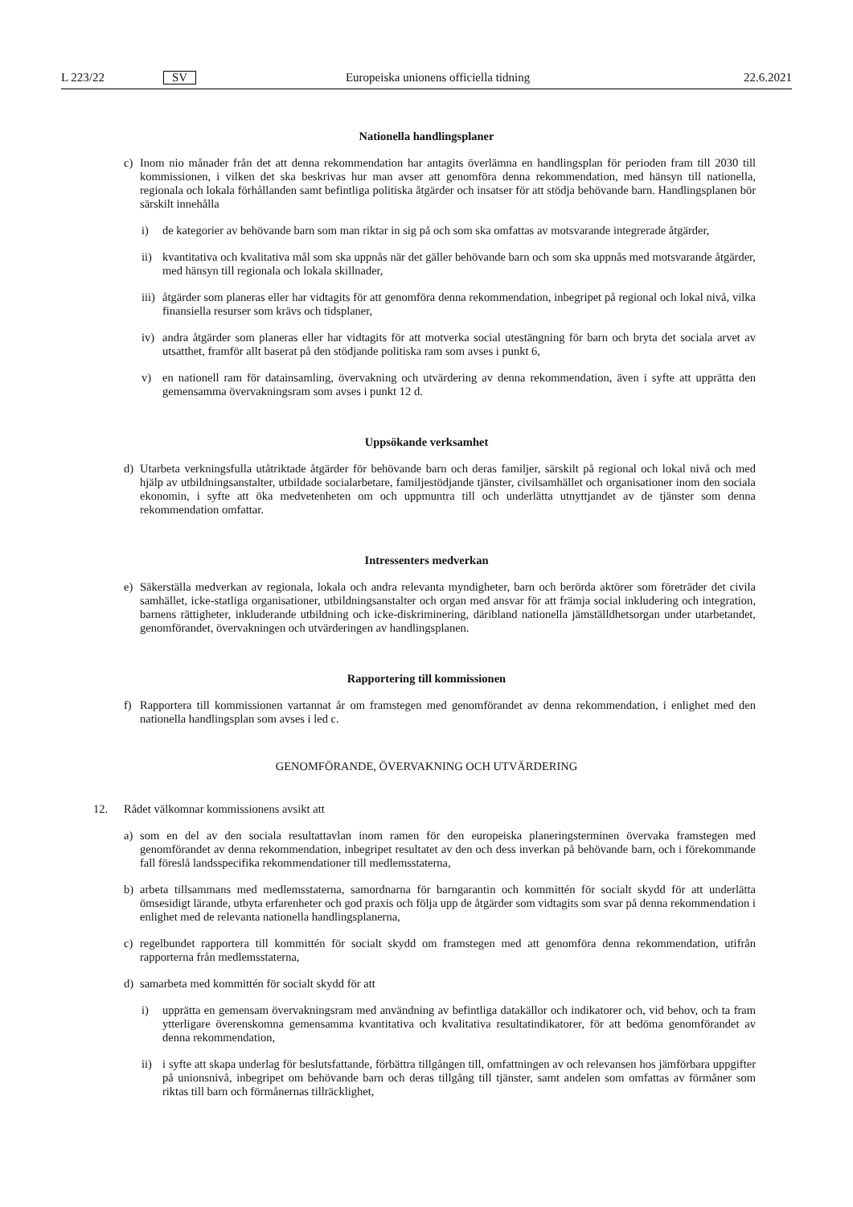L 223/22 SV Europeiska unionens officiella tidning 22.6.2021
Nationella handlingsplaner
c) Inom nio månader från det att denna rekommendation har antagits överlämna en handlingsplan för perioden fram till 2030 till kommissionen, i vilken det ska beskrivas hur man avser att genomföra denna rekommendation, med hänsyn till nationella, regionala och lokala förhållanden samt befintliga politiska åtgärder och insatser för att stödja behövande barn. Handlingsplanen bör särskilt innehålla
i) de kategorier av behövande barn som man riktar in sig på och som ska omfattas av motsvarande integrerade åtgärder,
ii) kvantitativa och kvalitativa mål som ska uppnås när det gäller behövande barn och som ska uppnås med motsvarande åtgärder, med hänsyn till regionala och lokala skillnader,
iii) åtgärder som planeras eller har vidtagits för att genomföra denna rekommendation, inbegripet på regional och lokal nivå, vilka finansiella resurser som krävs och tidsplaner,
iv) andra åtgärder som planeras eller har vidtagits för att motverka social utestängning för barn och bryta det sociala arvet av utsatthet, framför allt baserat på den stödjande politiska ram som avses i punkt 6,
v) en nationell ram för datainsamling, övervakning och utvärdering av denna rekommendation, även i syfte att upprätta den gemensamma övervakningsram som avses i punkt 12 d.
Uppsökande verksamhet
d) Utarbeta verkningsfulla utåtriktade åtgärder för behövande barn och deras familjer, särskilt på regional och lokal nivå och med hjälp av utbildningsanstalter, utbildade socialarbetare, familjestödjande tjänster, civilsamhället och organisationer inom den sociala ekonomin, i syfte att öka medvetenheten om och uppmuntra till och underlätta utnyttjandet av de tjänster som denna rekommendation omfattar.
Intressenters medverkan
e) Säkerställa medverkan av regionala, lokala och andra relevanta myndigheter, barn och berörda aktörer som företräder det civila samhället, icke-statliga organisationer, utbildningsanstalter och organ med ansvar för att främja social inkludering och integration, barnens rättigheter, inkluderande utbildning och icke-diskriminering, däribland nationella jämställdhetsorgan under utarbetandet, genomförandet, övervakningen och utvärderingen av handlingsplanen.
Rapportering till kommissionen
f) Rapportera till kommissionen vartannat år om framstegen med genomförandet av denna rekommendation, i enlighet med den nationella handlingsplan som avses i led c.
GENOMFÖRANDE, ÖVERVAKNING OCH UTVÄRDERING
12. Rådet välkomnar kommissionens avsikt att
a) som en del av den sociala resultattavlan inom ramen för den europeiska planeringsterminen övervaka framstegen med genomförandet av denna rekommendation, inbegripet resultatet av den och dess inverkan på behövande barn, och i förekommande fall föreslå landsspecifika rekommendationer till medlemsstaterna,
b) arbeta tillsammans med medlemsstaterna, samordnarna för barngarantin och kommittén för socialt skydd för att underlätta ömsesidigt lärande, utbyta erfarenheter och god praxis och följa upp de åtgärder som vidtagits som svar på denna rekommendation i enlighet med de relevanta nationella handlingsplanerna,
c) regelbundet rapportera till kommittén för socialt skydd om framstegen med att genomföra denna rekommendation, utifrån rapporterna från medlemsstaterna,
d) samarbeta med kommittén för socialt skydd för att
i) upprätta en gemensam övervakningsram med användning av befintliga datakällor och indikatorer och, vid behov, och ta fram ytterligare överenskomna gemensamma kvantitativa och kvalitativa resultatindikatorer, för att bedöma genomförandet av denna rekommendation,
ii) i syfte att skapa underlag för beslutsfattande, förbättra tillgången till, omfattningen av och relevansen hos jämförbara uppgifter på unionsnivå, inbegripet om behövande barn och deras tillgång till tjänster, samt andelen som omfattas av förmåner som riktas till barn och förmånernas tillräcklighet,